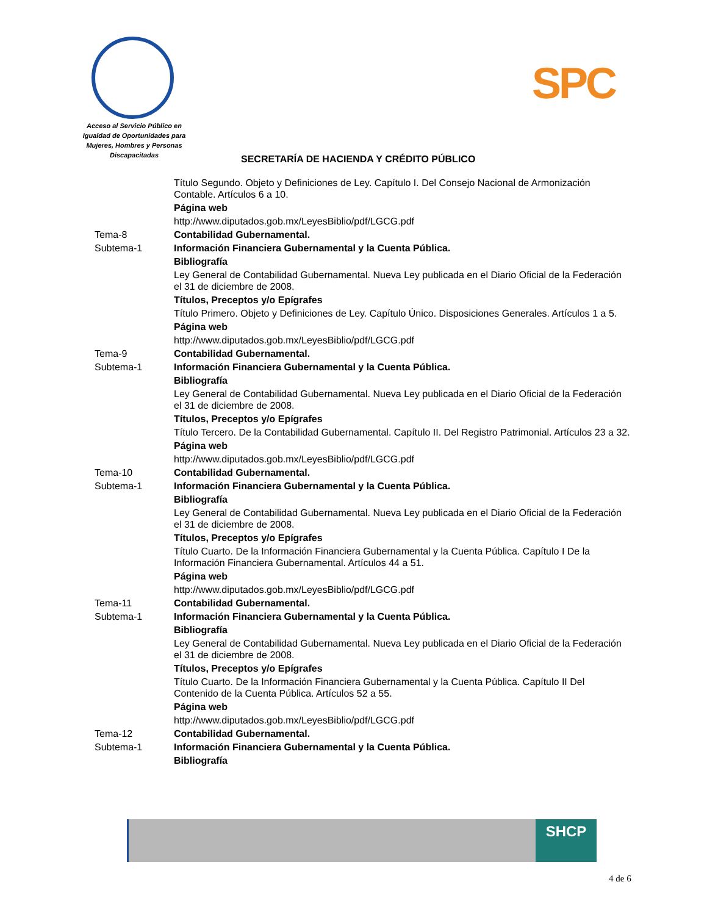Acceso al Servicio Público en Igualdad de Oportunidades para Mujeres, Hombres y Personas Discapacitadas
SPC
SECRETARÍA DE HACIENDA Y CRÉDITO PÚBLICO
| | Título Segundo. Objeto y Definiciones de Ley. Capítulo I. Del Consejo Nacional de Armonización Contable. Artículos 6 a 10. |
| | Página web |
| | http://www.diputados.gob.mx/LeyesBiblio/pdf/LGCG.pdf |
| Tema-8 | Contabilidad Gubernamental. |
| Subtema-1 | Información Financiera Gubernamental y la Cuenta Pública. |
| | Bibliografía |
| | Ley General de Contabilidad Gubernamental. Nueva Ley publicada en el Diario Oficial de la Federación el 31 de diciembre de 2008. |
| | Títulos, Preceptos y/o Epígrafes |
| | Título Primero. Objeto y Definiciones de Ley. Capítulo Único. Disposiciones Generales. Artículos 1 a 5. |
| | Página web |
| | http://www.diputados.gob.mx/LeyesBiblio/pdf/LGCG.pdf |
| Tema-9 | Contabilidad Gubernamental. |
| Subtema-1 | Información Financiera Gubernamental y la Cuenta Pública. |
| | Bibliografía |
| | Ley General de Contabilidad Gubernamental. Nueva Ley publicada en el Diario Oficial de la Federación el 31 de diciembre de 2008. |
| | Títulos, Preceptos y/o Epígrafes |
| | Título Tercero. De la Contabilidad Gubernamental. Capítulo II. Del Registro Patrimonial. Artículos 23 a 32. |
| | Página web |
| | http://www.diputados.gob.mx/LeyesBiblio/pdf/LGCG.pdf |
| Tema-10 | Contabilidad Gubernamental. |
| Subtema-1 | Información Financiera Gubernamental y la Cuenta Pública. |
| | Bibliografía |
| | Ley General de Contabilidad Gubernamental. Nueva Ley publicada en el Diario Oficial de la Federación el 31 de diciembre de 2008. |
| | Títulos, Preceptos y/o Epígrafes |
| | Título Cuarto. De la Información Financiera Gubernamental y la Cuenta Pública. Capítulo I De la Información Financiera Gubernamental. Artículos 44 a 51. |
| | Página web |
| | http://www.diputados.gob.mx/LeyesBiblio/pdf/LGCG.pdf |
| Tema-11 | Contabilidad Gubernamental. |
| Subtema-1 | Información Financiera Gubernamental y la Cuenta Pública. |
| | Bibliografía |
| | Ley General de Contabilidad Gubernamental. Nueva Ley publicada en el Diario Oficial de la Federación el 31 de diciembre de 2008. |
| | Títulos, Preceptos y/o Epígrafes |
| | Título Cuarto. De la Información Financiera Gubernamental y la Cuenta Pública. Capítulo II Del Contenido de la Cuenta Pública. Artículos 52 a 55. |
| | Página web |
| | http://www.diputados.gob.mx/LeyesBiblio/pdf/LGCG.pdf |
| Tema-12 | Contabilidad Gubernamental. |
| Subtema-1 | Información Financiera Gubernamental y la Cuenta Pública. |
| | Bibliografía |
SHCP
4 de 6